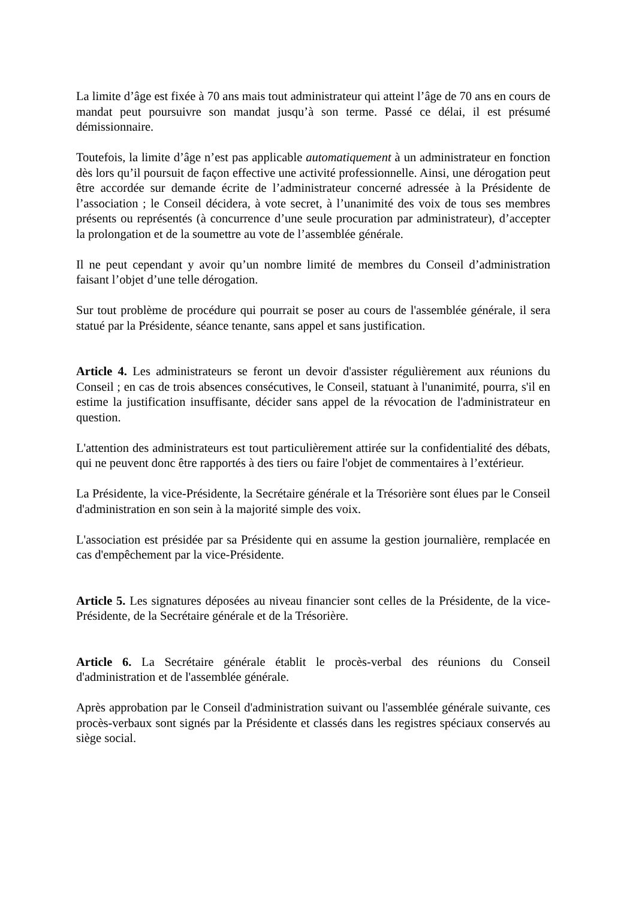La limite d’âge est fixée à 70 ans mais tout administrateur qui atteint l’âge de 70 ans en cours de mandat peut poursuivre son mandat jusqu’à son terme. Passé ce délai, il est présumé démissionnaire.
Toutefois, la limite d’âge n’est pas applicable automatiquement à un administrateur en fonction dès lors qu’il poursuit de façon effective une activité professionnelle. Ainsi, une dérogation peut être accordée sur demande écrite de l’administrateur concerné adressée à la Présidente de l’association ; le Conseil décidera, à vote secret, à l’unanimité des voix de tous ses membres présents ou représentés (à concurrence d’une seule procuration par administrateur), d’accepter la prolongation et de la soumettre au vote de l’assemblée générale.
Il ne peut cependant y avoir qu’un nombre limité de membres du Conseil d’administration faisant l’objet d’une telle dérogation.
Sur tout problème de procédure qui pourrait se poser au cours de l'assemblée générale, il sera statué par la Présidente, séance tenante, sans appel et sans justification.
Article 4. Les administrateurs se feront un devoir d'assister régulièrement aux réunions du Conseil ; en cas de trois absences consécutives, le Conseil, statuant à l'unanimité, pourra, s'il en estime la justification insuffisante, décider sans appel de la révocation de l'administrateur en question.
L'attention des administrateurs est tout particulièrement attirée sur la confidentialité des débats, qui ne peuvent donc être rapportés à des tiers ou faire l'objet de commentaires à l’extérieur.
La Présidente, la vice-Présidente, la Secrétaire générale et la Trésorière sont élues par le Conseil d'administration en son sein à la majorité simple des voix.
L'association est présidée par sa Présidente qui en assume la gestion journalière, remplacée en cas d'empêchement par la vice-Présidente.
Article 5. Les signatures déposées au niveau financier sont celles de la Présidente, de la vice-Présidente, de la Secrétaire générale et de la Trésorière.
Article 6. La Secrétaire générale établit le procès-verbal des réunions du Conseil d'administration et de l'assemblée générale.
Après approbation par le Conseil d'administration suivant ou l'assemblée générale suivante, ces procès-verbaux sont signés par la Présidente et classés dans les registres spéciaux conservés au siège social.